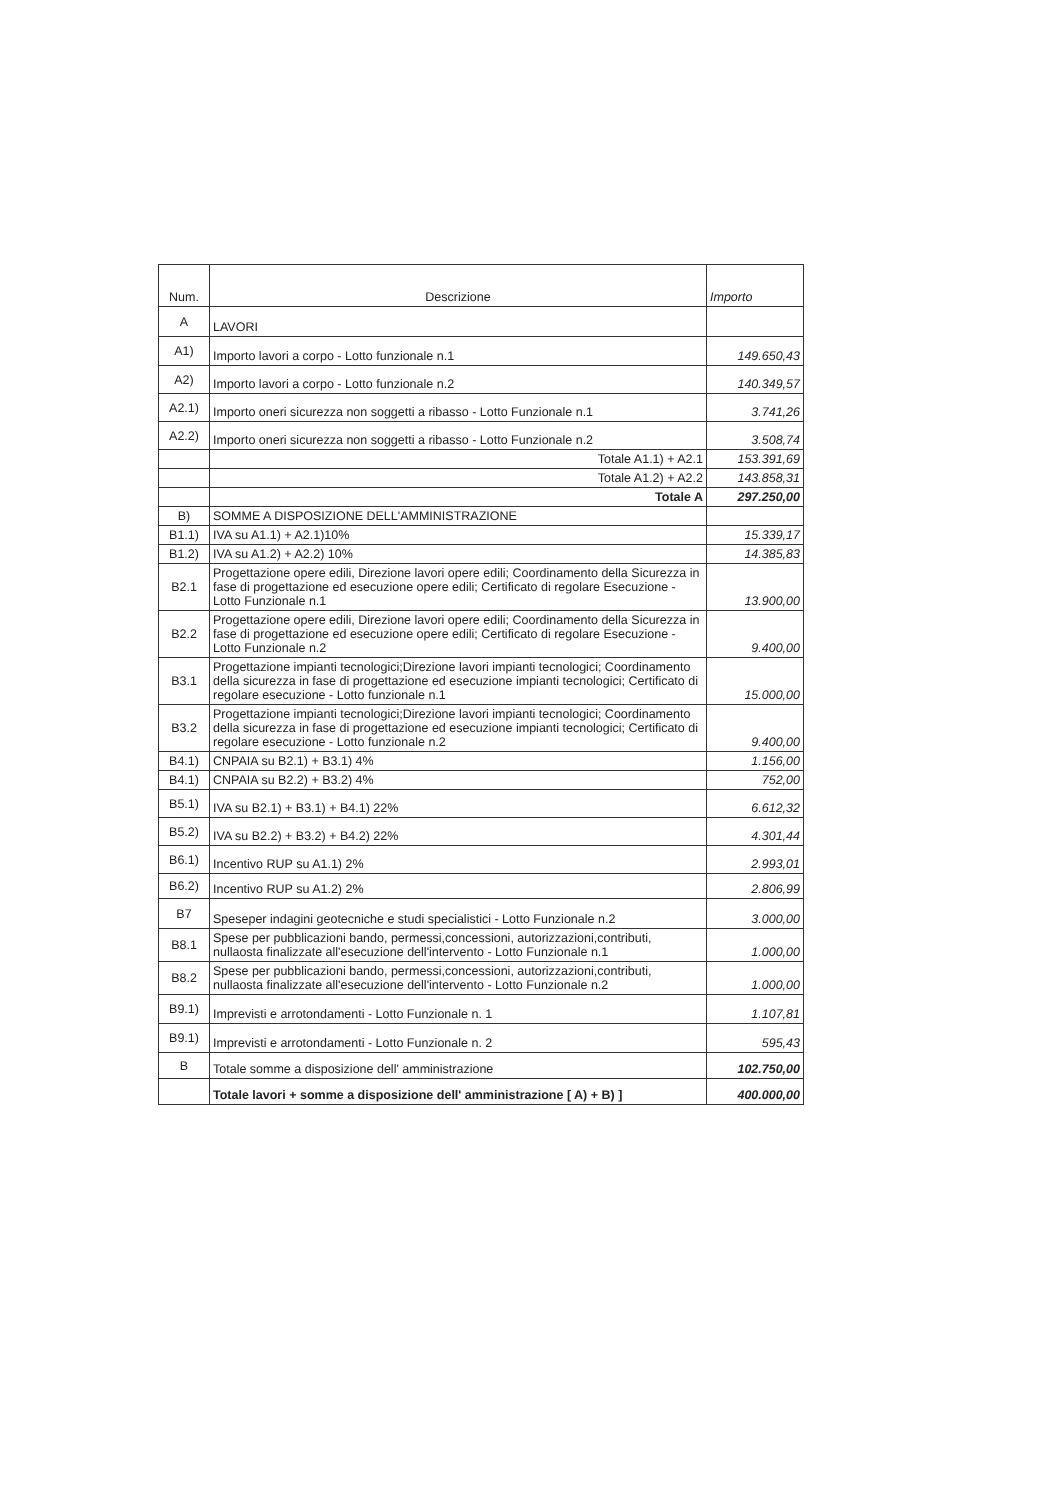| Num. | Descrizione | Importo |
| --- | --- | --- |
| A | LAVORI | |
| A1) | Importo lavori a corpo - Lotto funzionale n.1 | 149.650,43 |
| A2) | Importo lavori a corpo - Lotto funzionale n.2 | 140.349,57 |
| A2.1) | Importo oneri sicurezza non soggetti a ribasso - Lotto Funzionale n.1 | 3.741,26 |
| A2.2) | Importo oneri sicurezza non soggetti a ribasso - Lotto Funzionale n.2 | 3.508,74 |
| | Totale A1.1) + A2.1 | 153.391,69 |
| | Totale A1.2) + A2.2 | 143.858,31 |
| | Totale A | 297.250,00 |
| B) | SOMME A DISPOSIZIONE DELL'AMMINISTRAZIONE | |
| B1.1) | IVA su A1.1) + A2.1)10% | 15.339,17 |
| B1.2) | IVA su A1.2) + A2.2) 10% | 14.385,83 |
| B2.1 | Progettazione opere edili, Direzione lavori opere edili; Coordinamento della Sicurezza in fase di progettazione ed esecuzione opere edili; Certificato di regolare Esecuzione - Lotto Funzionale n.1 | 13.900,00 |
| B2.2 | Progettazione opere edili, Direzione lavori opere edili; Coordinamento della Sicurezza in fase di progettazione ed esecuzione opere edili; Certificato di regolare Esecuzione - Lotto Funzionale n.2 | 9.400,00 |
| B3.1 | Progettazione impianti tecnologici;Direzione lavori impianti tecnologici; Coordinamento della sicurezza in fase di progettazione ed esecuzione impianti tecnologici; Certificato di regolare esecuzione - Lotto funzionale n.1 | 15.000,00 |
| B3.2 | Progettazione impianti tecnologici;Direzione lavori impianti tecnologici; Coordinamento della sicurezza in fase di progettazione ed esecuzione impianti tecnologici; Certificato di regolare esecuzione - Lotto funzionale n.2 | 9.400,00 |
| B4.1) | CNPAIA su B2.1) + B3.1) 4% | 1.156,00 |
| B4.1) | CNPAIA su B2.2) + B3.2) 4% | 752,00 |
| B5.1) | IVA su B2.1) + B3.1) + B4.1) 22% | 6.612,32 |
| B5.2) | IVA su B2.2) + B3.2) + B4.2) 22% | 4.301,44 |
| B6.1) | Incentivo RUP su A1.1) 2% | 2.993,01 |
| B6.2) | Incentivo RUP su A1.2) 2% | 2.806,99 |
| B7 | Speseper indagini geotecniche e studi specialistici - Lotto Funzionale n.2 | 3.000,00 |
| B8.1 | Spese per pubblicazioni bando, permessi,concessioni, autorizzazioni,contributi, nullaosta finalizzate all'esecuzione dell'intervento - Lotto Funzionale n.1 | 1.000,00 |
| B8.2 | Spese per pubblicazioni bando, permessi,concessioni, autorizzazioni,contributi, nullaosta finalizzate all'esecuzione dell'intervento - Lotto Funzionale n.2 | 1.000,00 |
| B9.1) | Imprevisti e arrotondamenti - Lotto Funzionale n. 1 | 1.107,81 |
| B9.1) | Imprevisti e arrotondamenti - Lotto Funzionale n. 2 | 595,43 |
| B | Totale somme a disposizione dell' amministrazione | 102.750,00 |
| | Totale lavori + somme a disposizione dell' amministrazione [ A) + B) ] | 400.000,00 |